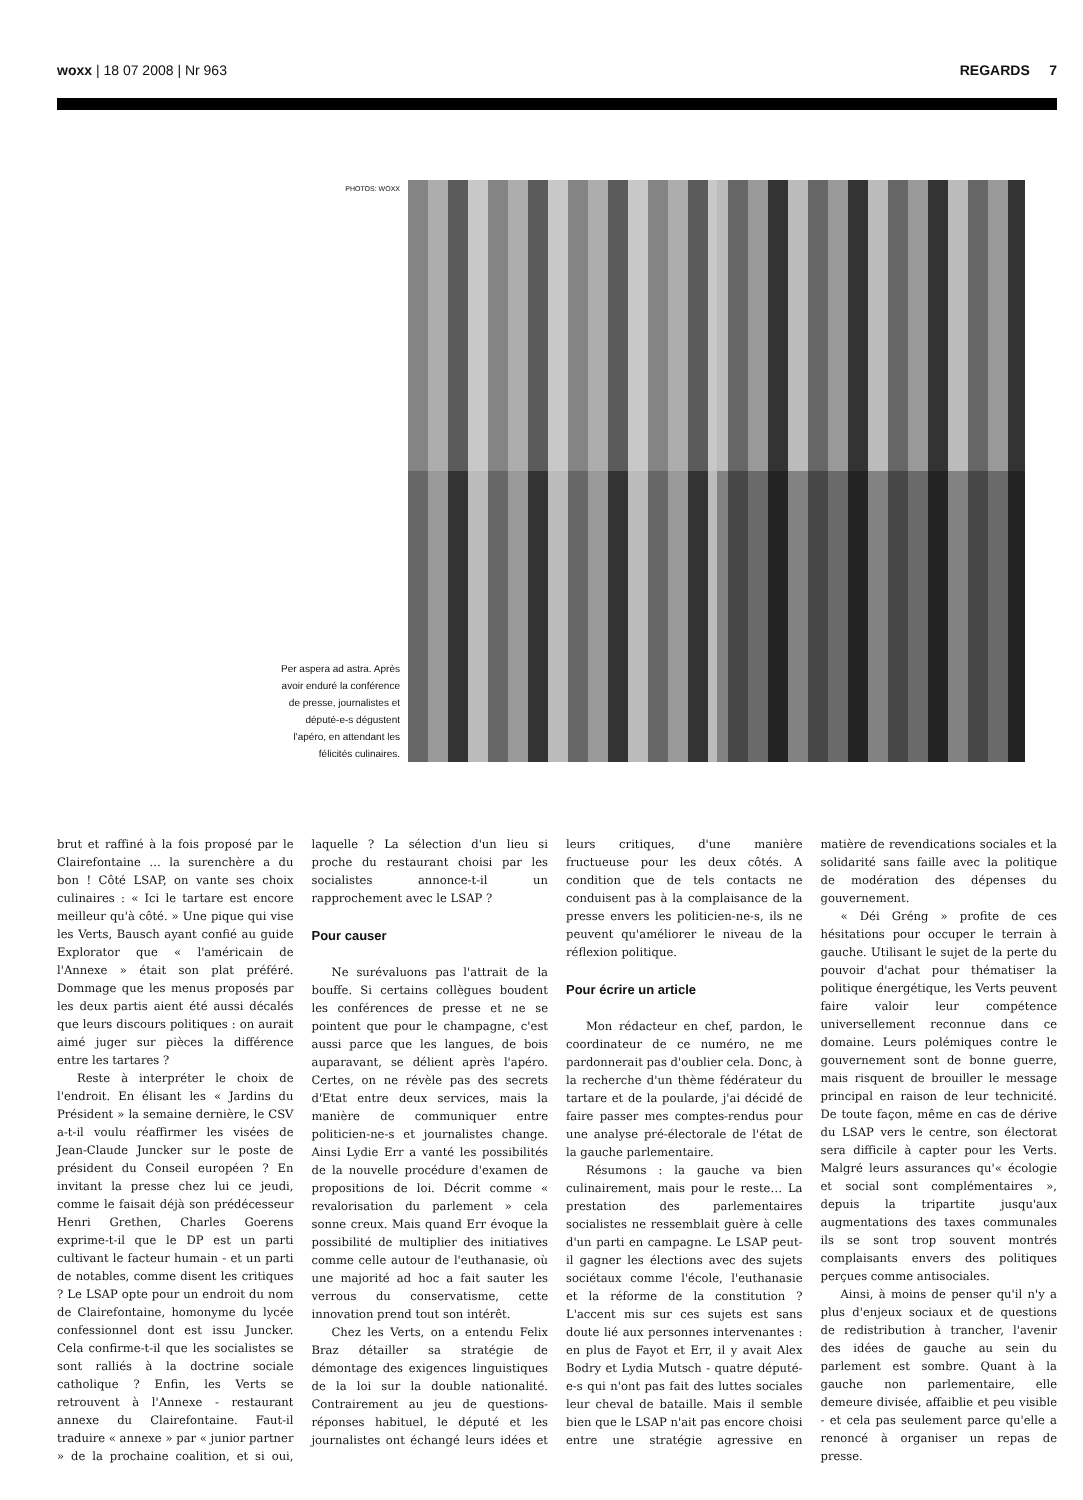woxx | 18 07 2008 | Nr 963 REGARDS 7
PHOTOS: WOXX
Per aspera ad astra. Après avoir enduré la conférence de presse, journalistes et député-e-s dégustent l'apéro, en attendant les félicités culinaires.
brut et raffiné à la fois proposé par le Clairefontaine … la surenchère a du bon ! Côté LSAP, on vante ses choix culinaires : « Ici le tartare est encore meilleur qu'à côté. » Une pique qui vise les Verts, Bausch ayant confié au guide Explorator que « l'américain de l'Annexe » était son plat préféré. Dommage que les menus proposés par les deux partis aient été aussi décalés que leurs discours politiques : on aurait aimé juger sur pièces la différence entre les tartares ?
Reste à interpréter le choix de l'endroit. En élisant les « Jardins du Président » la semaine dernière, le CSV a-t-il voulu réaffirmer les visées de Jean-Claude Juncker sur le poste de président du Conseil européen ? En invitant la presse chez lui ce jeudi, comme le faisait déjà son prédécesseur Henri Grethen, Charles Goerens exprime-t-il que le DP est un parti cultivant le facteur humain - et un parti de notables, comme disent les critiques ? Le LSAP opte pour un endroit du nom de Clairefontaine, homonyme du lycée confessionnel dont est issu Juncker. Cela confirme-t-il que les socialistes se sont ralliés à la doctrine sociale catholique ? Enfin, les Verts se retrouvent à l'Annexe - restaurant annexe du Clairefontaine. Faut-il traduire « annexe » par « junior partner » de la prochaine coalition, et si oui, laquelle ? La sélection d'un lieu si proche du restaurant choisi par les socialistes annonce-t-il un rapprochement avec le LSAP ?
Pour causer
Ne surévaluons pas l'attrait de la bouffe. Si certains collègues boudent les conférences de presse et ne se pointent que pour le champagne, c'est aussi parce que les langues, de bois auparavant, se délient après l'apéro. Certes, on ne révèle pas des secrets d'Etat entre deux services, mais la manière de communiquer entre politicien-ne-s et journalistes change. Ainsi Lydie Err a vanté les possibilités de la nouvelle procédure d'examen de propositions de loi. Décrit comme « revalorisation du parlement » cela sonne creux. Mais quand Err évoque la possibilité de multiplier des initiatives comme celle autour de l'euthanasie, où une majorité ad hoc a fait sauter les verrous du conservatisme, cette innovation prend tout son intérêt.
Chez les Verts, on a entendu Felix Braz détailler sa stratégie de démontage des exigences linguistiques de la loi sur la double nationalité. Contrairement au jeu de questions-réponses habituel, le député et les journalistes ont échangé leurs idées et leurs critiques, d'une manière fructueuse pour les deux côtés. A condition que de tels contacts ne conduisent pas à la complaisance de la presse envers les politicien-ne-s, ils ne peuvent qu'améliorer le niveau de la réflexion politique.
Pour écrire un article
Mon rédacteur en chef, pardon, le coordinateur de ce numéro, ne me pardonnerait pas d'oublier cela. Donc, à la recherche d'un thème fédérateur du tartare et de la poularde, j'ai décidé de faire passer mes comptes-rendus pour une analyse pré-électorale de l'état de la gauche parlementaire.
Résumons : la gauche va bien culinairement, mais pour le reste… La prestation des parlementaires socialistes ne ressemblait guère à celle d'un parti en campagne. Le LSAP peut-il gagner les élections avec des sujets sociétaux comme l'école, l'euthanasie et la réforme de la constitution ? L'accent mis sur ces sujets est sans doute lié aux personnes intervenantes : en plus de Fayot et Err, il y avait Alex Bodry et Lydia Mutsch - quatre député-e-s qui n'ont pas fait des luttes sociales leur cheval de bataille. Mais il semble bien que le LSAP n'ait pas encore choisi entre une stratégie agressive en matière de revendications sociales et la solidarité sans faille avec la politique de modération des dépenses du gouvernement.
« Déi Gréng » profite de ces hésitations pour occuper le terrain à gauche. Utilisant le sujet de la perte du pouvoir d'achat pour thématiser la politique énergétique, les Verts peuvent faire valoir leur compétence universellement reconnue dans ce domaine. Leurs polémiques contre le gouvernement sont de bonne guerre, mais risquent de brouiller le message principal en raison de leur technicité. De toute façon, même en cas de dérive du LSAP vers le centre, son électorat sera difficile à capter pour les Verts. Malgré leurs assurances qu'« écologie et social sont complémentaires », depuis la tripartite jusqu'aux augmentations des taxes communales ils se sont trop souvent montrés complaisants envers des politiques perçues comme antisociales.
Ainsi, à moins de penser qu'il n'y a plus d'enjeux sociaux et de questions de redistribution à trancher, l'avenir des idées de gauche au sein du parlement est sombre. Quant à la gauche non parlementaire, elle demeure divisée, affaiblie et peu visible - et cela pas seulement parce qu'elle a renoncé à organiser un repas de presse.